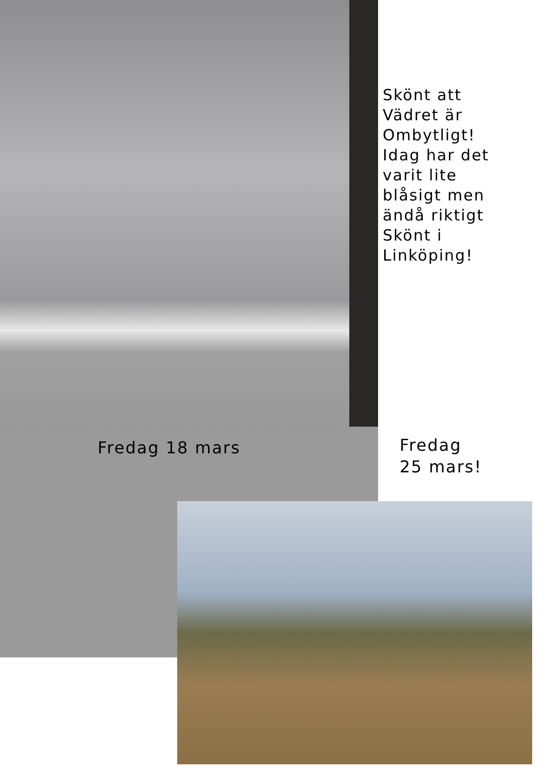Skönt att
Vädret är
Ombytligt!
Idag har det
varit lite
blåsigt men
ändå riktigt
Skönt i
Linköping!
Fredag 18 mars
Fredag
25 mars!